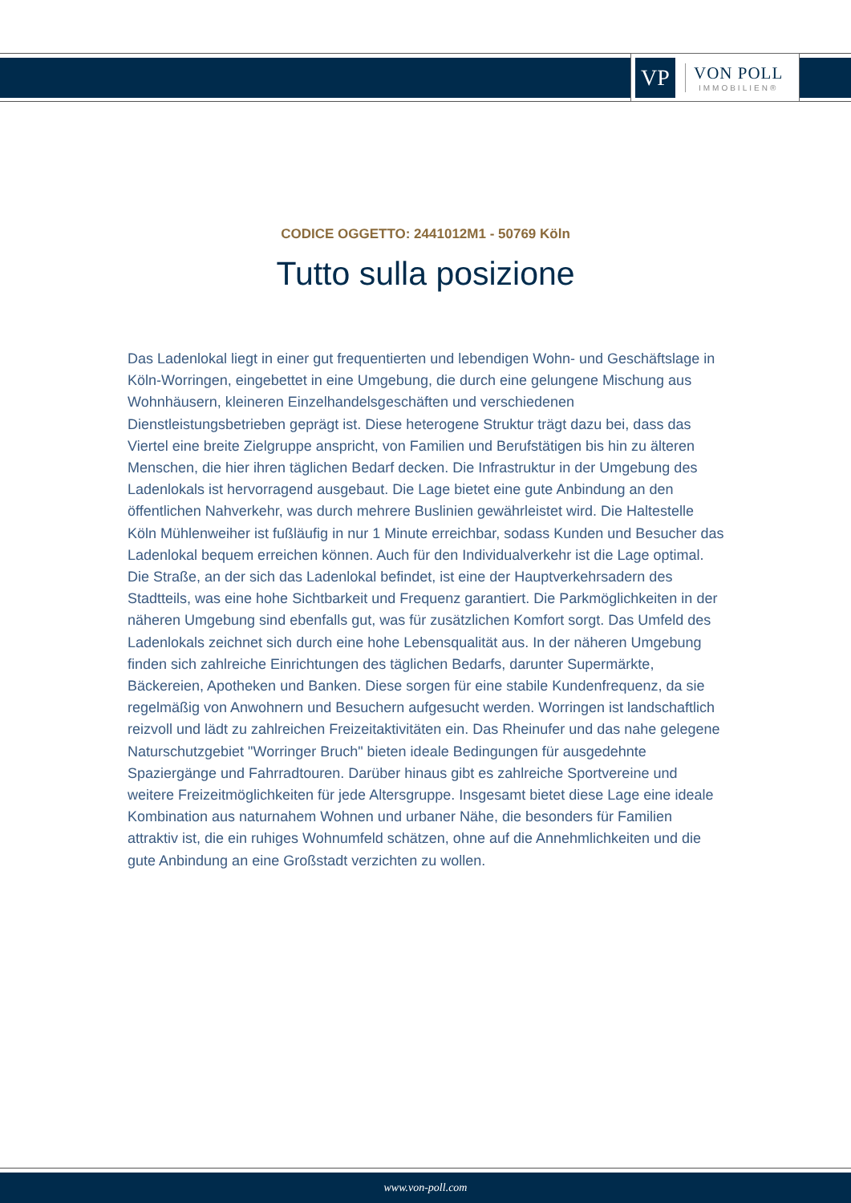VP
VON POLL
IMMOBILIEN®
CODICE OGGETTO: 2441012M1 - 50769 Köln
Tutto sulla posizione
Das Ladenlokal liegt in einer gut frequentierten und lebendigen Wohn- und Geschäftslage in Köln-Worringen, eingebettet in eine Umgebung, die durch eine gelungene Mischung aus Wohnhäusern, kleineren Einzelhandelsgeschäften und verschiedenen Dienstleistungsbetrieben geprägt ist. Diese heterogene Struktur trägt dazu bei, dass das Viertel eine breite Zielgruppe anspricht, von Familien und Berufstätigen bis hin zu älteren Menschen, die hier ihren täglichen Bedarf decken. Die Infrastruktur in der Umgebung des Ladenlokals ist hervorragend ausgebaut. Die Lage bietet eine gute Anbindung an den öffentlichen Nahverkehr, was durch mehrere Buslinien gewährleistet wird. Die Haltestelle Köln Mühlenweiher ist fußläufig in nur 1 Minute erreichbar, sodass Kunden und Besucher das Ladenlokal bequem erreichen können. Auch für den Individualverkehr ist die Lage optimal. Die Straße, an der sich das Ladenlokal befindet, ist eine der Hauptverkehrsadern des Stadtteils, was eine hohe Sichtbarkeit und Frequenz garantiert. Die Parkmöglichkeiten in der näheren Umgebung sind ebenfalls gut, was für zusätzlichen Komfort sorgt. Das Umfeld des Ladenlokals zeichnet sich durch eine hohe Lebensqualität aus. In der näheren Umgebung finden sich zahlreiche Einrichtungen des täglichen Bedarfs, darunter Supermärkte, Bäckereien, Apotheken und Banken. Diese sorgen für eine stabile Kundenfrequenz, da sie regelmäßig von Anwohnern und Besuchern aufgesucht werden. Worringen ist landschaftlich reizvoll und lädt zu zahlreichen Freizeitaktivitäten ein. Das Rheinufer und das nahe gelegene Naturschutzgebiet "Worringer Bruch" bieten ideale Bedingungen für ausgedehnte Spaziergänge und Fahrradtouren. Darüber hinaus gibt es zahlreiche Sportvereine und weitere Freizeitmöglichkeiten für jede Altersgruppe. Insgesamt bietet diese Lage eine ideale Kombination aus naturnahem Wohnen und urbaner Nähe, die besonders für Familien attraktiv ist, die ein ruhiges Wohnumfeld schätzen, ohne auf die Annehmlichkeiten und die gute Anbindung an eine Großstadt verzichten zu wollen.
www.von-poll.com